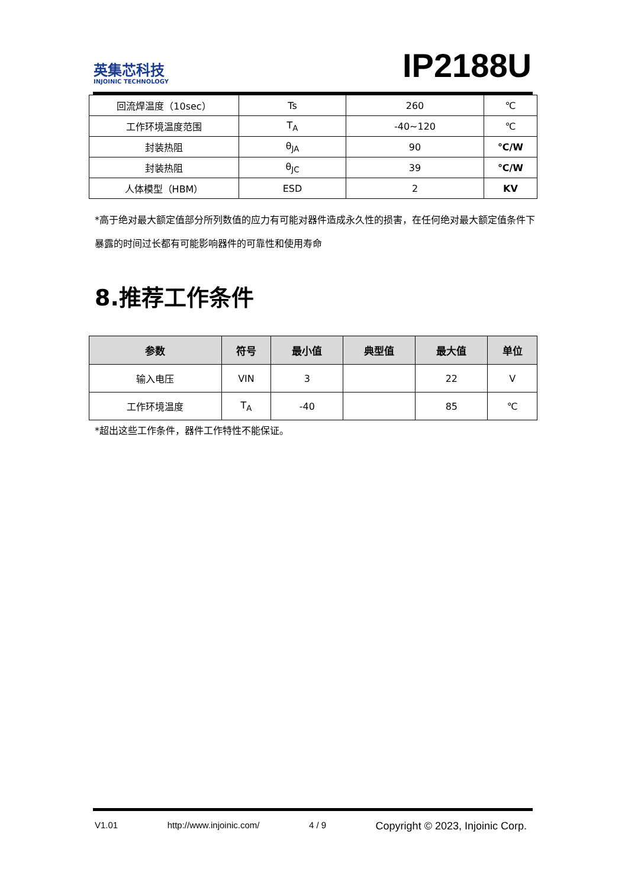英集芯科技
INJOINIC TECHNOLOGY
IP2188U
| 回流焊温度（10sec） | Ts | 260 | ℃ |
| 工作环境温度范围 | T<sub>A</sub> | -40~120 | ℃ |
| 封装热阻 | θ<sub>JA</sub> | 90 | ℃/W |
| 封装热阻 | θ<sub>JC</sub> | 39 | ℃/W |
| 人体模型（HBM） | ESD | 2 | KV |
*高于绝对最大额定值部分所列数值的应力有可能对器件造成永久性的损害，在任何绝对最大额定值条件下暴露的时间过长都有可能影响器件的可靠性和使用寿命
8.推荐工作条件
| 参数 | 符号 | 最小值 | 典型值 | 最大值 | 单位 |
| --- | --- | --- | --- | --- | --- |
| 输入电压 | VIN | 3 | | 22 | V |
| 工作环境温度 | T<sub>A</sub> | -40 | | 85 | ℃ |
*超出这些工作条件，器件工作特性不能保证。
V1.01 http://www.injoinic.com/ 4 / 9 Copyright © 2023, Injoinic Corp.